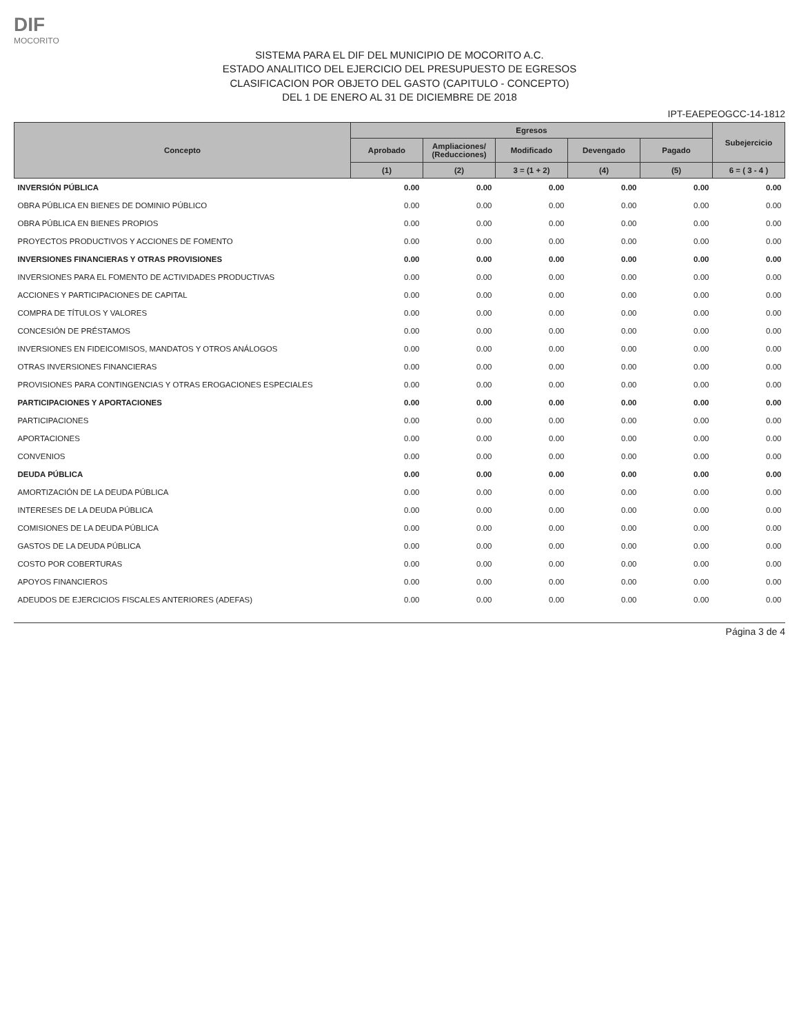DIF
MOCORITO
SISTEMA PARA EL DIF DEL MUNICIPIO DE MOCORITO A.C.
ESTADO ANALITICO DEL EJERCICIO DEL PRESUPUESTO DE EGRESOS
CLASIFICACION POR OBJETO DEL GASTO (CAPITULO - CONCEPTO)
DEL 1 DE ENERO AL 31 DE DICIEMBRE DE 2018
IPT-EAEPEOGCC-14-1812
| Concepto | Egresos | | | | | Subejercicio |
| --- | --- | --- | --- | --- | --- | --- |
| | Aprobado | Ampliaciones/ (Reducciones) | Modificado | Devengado | Pagado | |
| | (1) | (2) | 3 = (1 + 2) | (4) | (5) | 6 = ( 3 - 4 ) |
| INVERSIÓN PÚBLICA | 0.00 | 0.00 | 0.00 | 0.00 | 0.00 | 0.00 |
| OBRA PÚBLICA EN BIENES DE DOMINIO PÚBLICO | 0.00 | 0.00 | 0.00 | 0.00 | 0.00 | 0.00 |
| OBRA PÚBLICA EN BIENES PROPIOS | 0.00 | 0.00 | 0.00 | 0.00 | 0.00 | 0.00 |
| PROYECTOS PRODUCTIVOS Y ACCIONES DE FOMENTO | 0.00 | 0.00 | 0.00 | 0.00 | 0.00 | 0.00 |
| INVERSIONES FINANCIERAS Y OTRAS PROVISIONES | 0.00 | 0.00 | 0.00 | 0.00 | 0.00 | 0.00 |
| INVERSIONES PARA EL FOMENTO DE ACTIVIDADES PRODUCTIVAS | 0.00 | 0.00 | 0.00 | 0.00 | 0.00 | 0.00 |
| ACCIONES Y PARTICIPACIONES DE CAPITAL | 0.00 | 0.00 | 0.00 | 0.00 | 0.00 | 0.00 |
| COMPRA DE TÍTULOS Y VALORES | 0.00 | 0.00 | 0.00 | 0.00 | 0.00 | 0.00 |
| CONCESIÓN DE PRÉSTAMOS | 0.00 | 0.00 | 0.00 | 0.00 | 0.00 | 0.00 |
| INVERSIONES EN FIDEICOMISOS, MANDATOS Y OTROS ANÁLOGOS | 0.00 | 0.00 | 0.00 | 0.00 | 0.00 | 0.00 |
| OTRAS INVERSIONES FINANCIERAS | 0.00 | 0.00 | 0.00 | 0.00 | 0.00 | 0.00 |
| PROVISIONES PARA CONTINGENCIAS Y OTRAS EROGACIONES ESPECIALES | 0.00 | 0.00 | 0.00 | 0.00 | 0.00 | 0.00 |
| PARTICIPACIONES Y APORTACIONES | 0.00 | 0.00 | 0.00 | 0.00 | 0.00 | 0.00 |
| PARTICIPACIONES | 0.00 | 0.00 | 0.00 | 0.00 | 0.00 | 0.00 |
| APORTACIONES | 0.00 | 0.00 | 0.00 | 0.00 | 0.00 | 0.00 |
| CONVENIOS | 0.00 | 0.00 | 0.00 | 0.00 | 0.00 | 0.00 |
| DEUDA PÚBLICA | 0.00 | 0.00 | 0.00 | 0.00 | 0.00 | 0.00 |
| AMORTIZACIÓN DE LA DEUDA PÚBLICA | 0.00 | 0.00 | 0.00 | 0.00 | 0.00 | 0.00 |
| INTERESES DE LA DEUDA PÚBLICA | 0.00 | 0.00 | 0.00 | 0.00 | 0.00 | 0.00 |
| COMISIONES DE LA DEUDA PÚBLICA | 0.00 | 0.00 | 0.00 | 0.00 | 0.00 | 0.00 |
| GASTOS DE LA DEUDA PÚBLICA | 0.00 | 0.00 | 0.00 | 0.00 | 0.00 | 0.00 |
| COSTO POR COBERTURAS | 0.00 | 0.00 | 0.00 | 0.00 | 0.00 | 0.00 |
| APOYOS FINANCIEROS | 0.00 | 0.00 | 0.00 | 0.00 | 0.00 | 0.00 |
| ADEUDOS DE EJERCICIOS FISCALES ANTERIORES (ADEFAS) | 0.00 | 0.00 | 0.00 | 0.00 | 0.00 | 0.00 |
Página 3 de 4